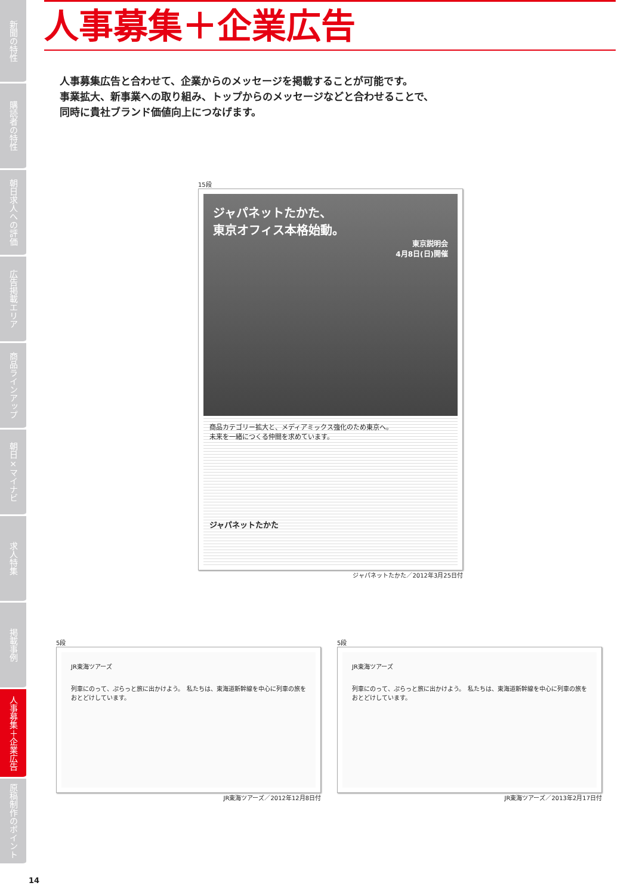新聞の特性
購読者の特性
朝日求人への評価
広告掲載エリア
商品ラインアップ
朝日×マイナビ
求人特集
掲載事例
人事募集＋企業広告
原稿制作のポイント
人事募集＋企業広告
人事募集広告と合わせて、企業からのメッセージを掲載することが可能です。
事業拡大、新事業への取り組み、トップからのメッセージなどと合わせることで、
同時に貴社ブランド価値向上につなげます。
15段
ジャパネットたかた、
東京オフィス本格始動。
東京説明会
4月8日(日)開催
商品カテゴリー拡大と、メディアミックス強化のため東京へ。
未来を一緒につくる仲間を求めています。
ジャパネットたかた
ジャパネットたかた／2012年3月25日付
5段
JR東海ツアーズ
列車にのって、ぷらっと旅に出かけよう。　私たちは、東海道新幹線を中心に列車の旅をおとどけしています。
JR東海ツアーズ／2012年12月8日付
5段
JR東海ツアーズ
列車にのって、ぷらっと旅に出かけよう。　私たちは、東海道新幹線を中心に列車の旅をおとどけしています。
JR東海ツアーズ／2013年2月17日付
14